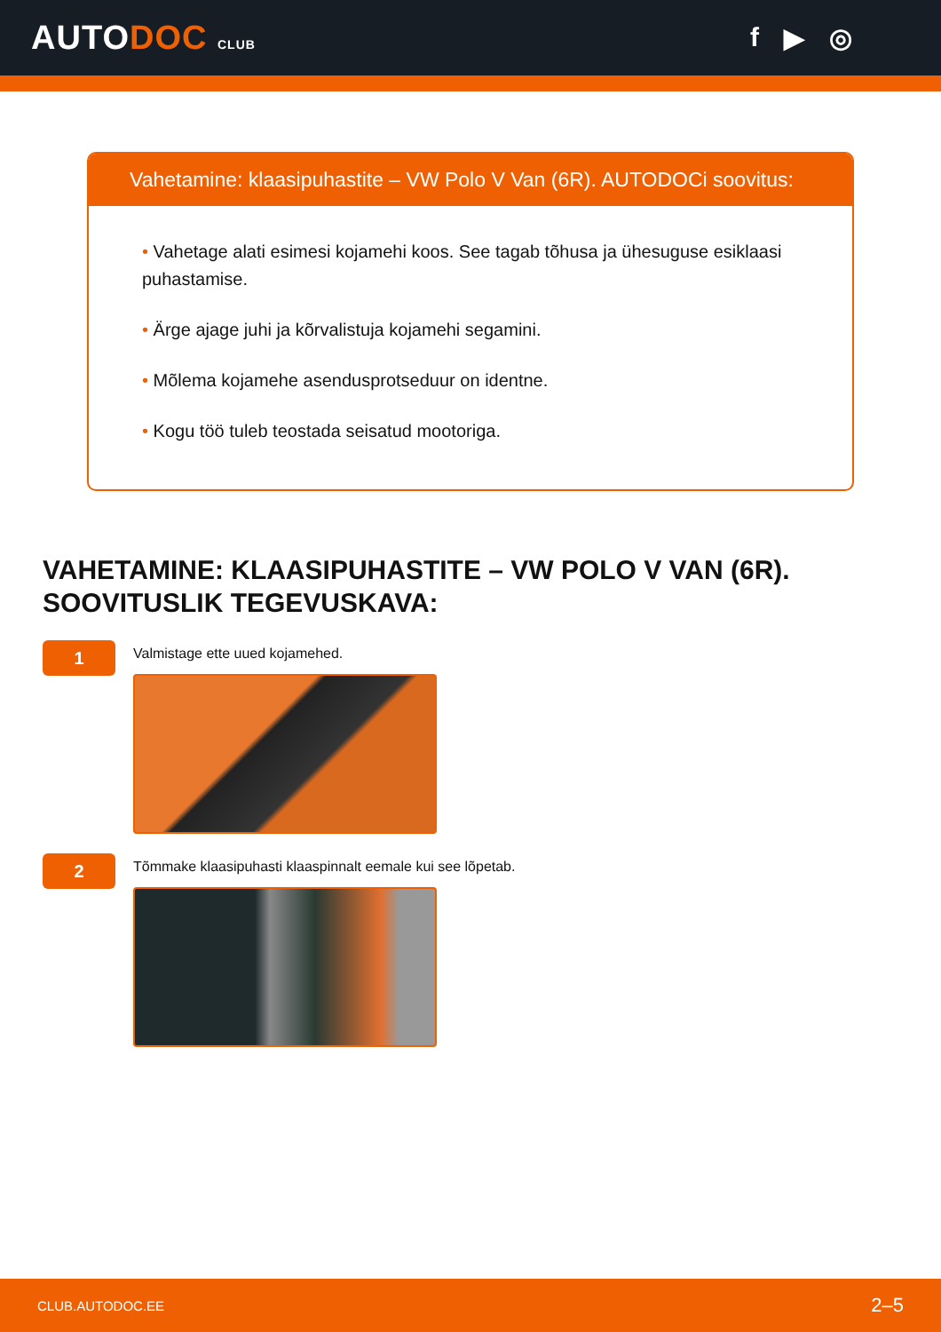AUTODOC CLUB
f ▶ ◎
Vahetamine: klaasipuhastite – VW Polo V Van (6R). AUTODOCi soovitus:
• Vahetage alati esimesi kojamehi koos. See tagab tõhusa ja ühesuguse esiklaasi puhastamise.
• Ärge ajage juhi ja kõrvalistuja kojamehi segamini.
• Mõlema kojamehe asendusprotseduur on identne.
• Kogu töö tuleb teostada seisatud mootoriga.
VAHETAMINE: KLAASIPUHASTITE – VW POLO V VAN (6R). SOOVITUSLIK TEGEVUSKAVA:
1
Valmistage ette uued kojamehed.
2
Tõmmake klaasipuhasti klaaspinnalt eemale kui see lõpetab.
CLUB.AUTODOC.EE 2–5